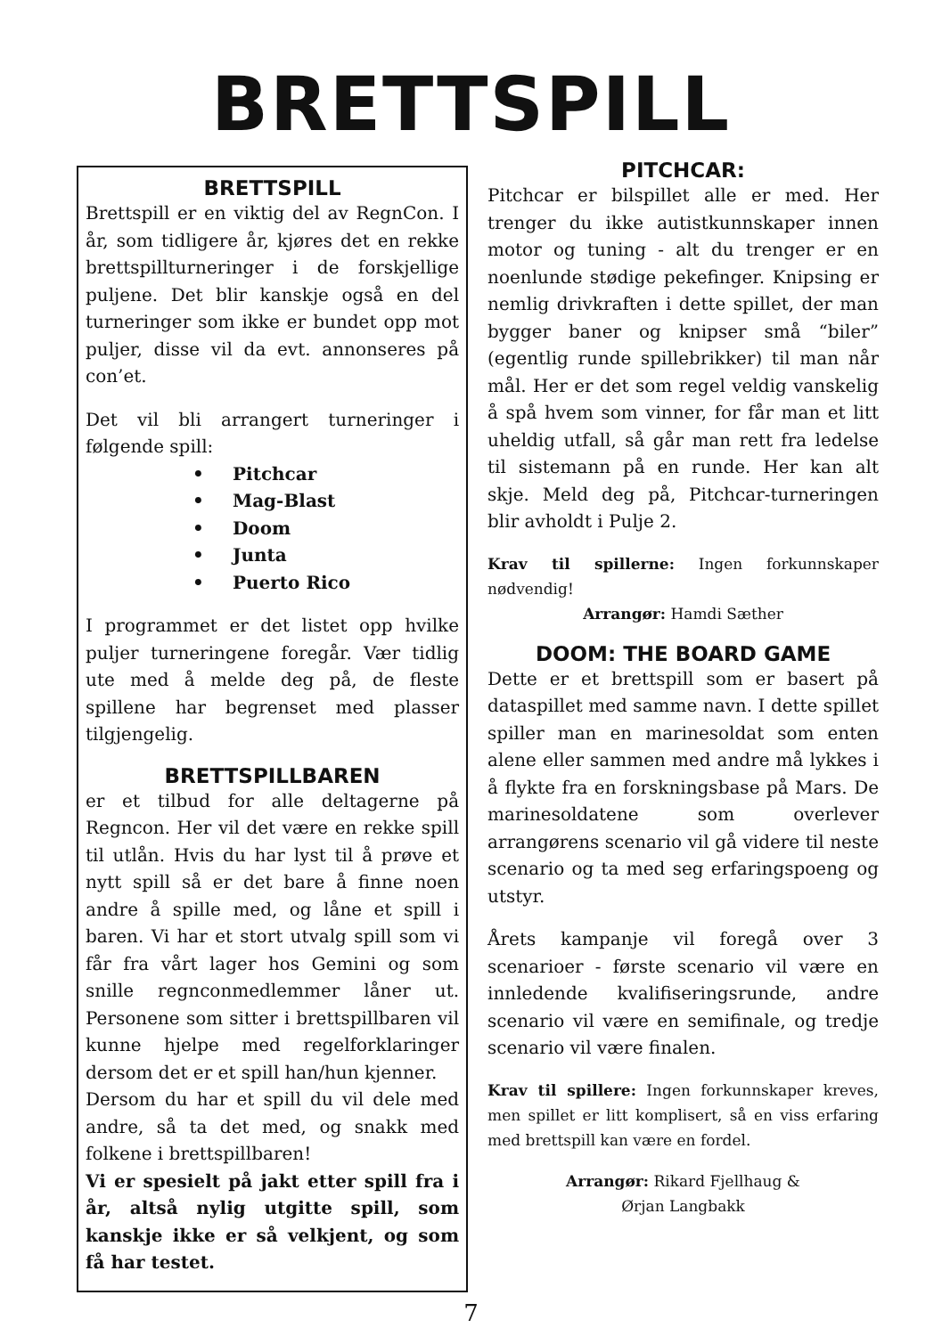BRETTSPILL
BRETTSPILL
Brettspill er en viktig del av RegnCon. I år, som tidligere år, kjøres det en rekke brettspillturneringer i de forskjellige puljene. Det blir kanskje også en del turneringer som ikke er bundet opp mot puljer, disse vil da evt. annonseres på con’et.
Det vil bli arrangert turneringer i følgende spill:
• Pitchcar
• Mag-Blast
• Doom
• Junta
• Puerto Rico
I programmet er det listet opp hvilke puljer turneringene foregår. Vær tidlig ute med å melde deg på, de fleste spillene har begrenset med plasser tilgjengelig.
BRETTSPILLBAREN
er et tilbud for alle deltagerne på Regncon. Her vil det være en rekke spill til utlån. Hvis du har lyst til å prøve et nytt spill så er det bare å finne noen andre å spille med, og låne et spill i baren. Vi har et stort utvalg spill som vi får fra vårt lager hos Gemini og som snille regnconmedlemmer låner ut. Personene som sitter i brettspillbaren vil kunne hjelpe med regelforklaringer dersom det er et spill han/hun kjenner.
Dersom du har et spill du vil dele med andre, så ta det med, og snakk med folkene i brettspillbaren!
Vi er spesielt på jakt etter spill fra i år, altså nylig utgitte spill, som kanskje ikke er så velkjent, og som få har testet.
PITCHCAR:
Pitchcar er bilspillet alle er med. Her trenger du ikke autistkunnskaper innen motor og tuning - alt du trenger er en noenlunde stødige pekefinger. Knipsing er nemlig drivkraften i dette spillet, der man bygger baner og knipser små “biler” (egentlig runde spillebrikker) til man når mål. Her er det som regel veldig vanskelig å spå hvem som vinner, for får man et litt uheldig utfall, så går man rett fra ledelse til sistemann på en runde. Her kan alt skje. Meld deg på, Pitchcar-turneringen blir avholdt i Pulje 2.
Krav til spillerne: Ingen forkunnskaper nødvendig!
Arrangør: Hamdi Sæther
DOOM: THE BOARD GAME
Dette er et brettspill som er basert på dataspillet med samme navn. I dette spillet spiller man en marinesoldat som enten alene eller sammen med andre må lykkes i å flykte fra en forskningsbase på Mars. De marinesoldatene som overlever arrangørens scenario vil gå videre til neste scenario og ta med seg erfaringspoeng og utstyr.
Årets kampanje vil foregå over 3 scenarioer - første scenario vil være en innledende kvalifiseringsrunde, andre scenario vil være en semifinale, og tredje scenario vil være finalen.
Krav til spillere: Ingen forkunnskaper kreves, men spillet er litt komplisert, så en viss erfaring med brettspill kan være en fordel.
Arrangør: Rikard Fjellhaug &
Ørjan Langbakk
7